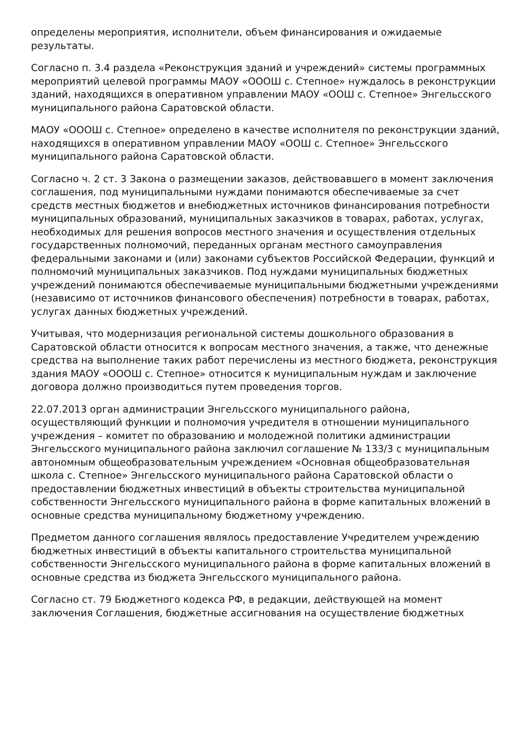определены мероприятия, исполнители, объем финансирования и ожидаемые результаты.
Согласно п. 3.4 раздела «Реконструкция зданий и учреждений» системы программных мероприятий целевой программы МАОУ «ОООШ с. Степное» нуждалось в реконструкции зданий, находящихся в оперативном управлении МАОУ «ООШ с. Степное» Энгельсского муниципального района Саратовской области.
МАОУ «ОООШ с. Степное» определено в качестве исполнителя по реконструкции зданий, находящихся в оперативном управлении МАОУ «ООШ с. Степное» Энгельсского муниципального района Саратовской области.
Согласно ч. 2 ст. 3 Закона о размещении заказов, действовавшего в момент заключения соглашения, под муниципальными нуждами понимаются обеспечиваемые за счет средств местных бюджетов и внебюджетных источников финансирования потребности муниципальных образований, муниципальных заказчиков в товарах, работах, услугах, необходимых для решения вопросов местного значения и осуществления отдельных государственных полномочий, переданных органам местного самоуправления федеральными законами и (или) законами субъектов Российской Федерации, функций и полномочий муниципальных заказчиков. Под нуждами муниципальных бюджетных учреждений понимаются обеспечиваемые муниципальными бюджетными учреждениями (независимо от источников финансового обеспечения) потребности в товарах, работах, услугах данных бюджетных учреждений.
Учитывая, что модернизация региональной системы дошкольного образования в Саратовской области относится к вопросам местного значения, а также, что денежные средства на выполнение таких работ перечислены из местного бюджета, реконструкция здания МАОУ «ОООШ с. Степное» относится к муниципальным нуждам и заключение договора должно производиться путем проведения торгов.
22.07.2013 орган администрации Энгельсского муниципального района, осуществляющий функции и полномочия учредителя в отношении муниципального учреждения – комитет по образованию и молодежной политики администрации Энгельсского муниципального района заключил соглашение № 133/3 с муниципальным автономным общеобразовательным учреждением «Основная общеобразовательная школа с. Степное» Энгельсского муниципального района Саратовской области о предоставлении бюджетных инвестиций в объекты строительства муниципальной собственности Энгельсского муниципального района в форме капитальных вложений в основные средства муниципальному бюджетному учреждению.
Предметом данного соглашения являлось предоставление Учредителем учреждению бюджетных инвестиций в объекты капитального строительства муниципальной собственности Энгельсского муниципального района в форме капитальных вложений в основные средства из бюджета Энгельсского муниципального района.
Согласно ст. 79 Бюджетного кодекса РФ, в редакции, действующей на момент заключения Соглашения, бюджетные ассигнования на осуществление бюджетных